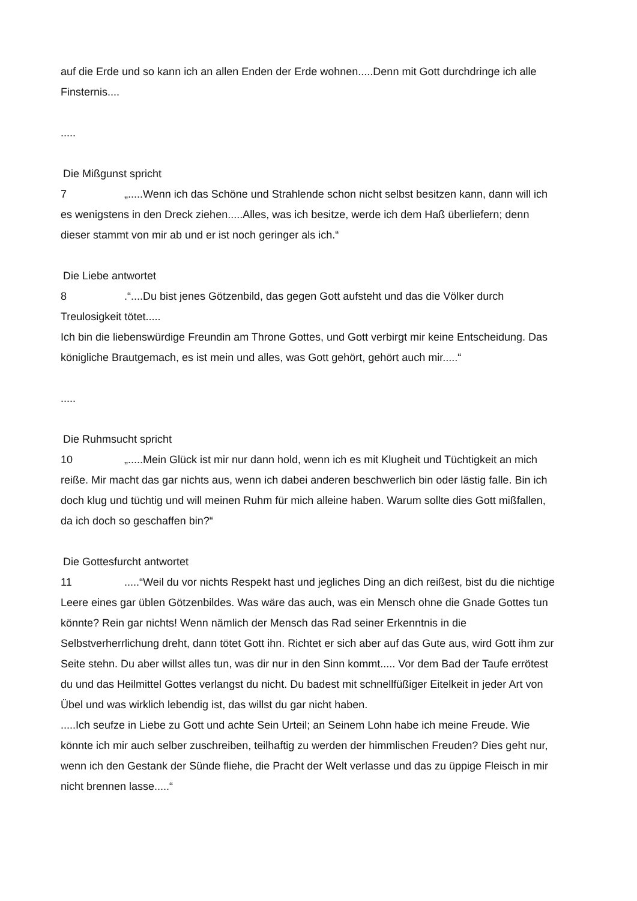auf die Erde und so kann ich an allen Enden der Erde wohnen.....Denn mit Gott durchdringe ich alle Finsternis....
.....
Die Mißgunst spricht
7 „.....Wenn ich das Schöne und Strahlende schon nicht selbst besitzen kann, dann will ich es wenigstens in den Dreck ziehen.....Alles, was ich besitze, werde ich dem Haß überliefern; denn dieser stammt von mir ab und er ist noch geringer als ich.“
Die Liebe antwortet
8.“....Du bist jenes Götzenbild, das gegen Gott aufsteht und das die Völker durch Treulosigkeit tötet.....
Ich bin die liebenswürdige Freundin am Throne Gottes, und Gott verbirgt mir keine Entscheidung. Das königliche Brautgemach, es ist mein und alles, was Gott gehört, gehört auch mir.....“
.....
Die Ruhmsucht spricht
10 „.....Mein Glück ist mir nur dann hold, wenn ich es mit Klugheit und Tüchtigkeit an mich reiße. Mir macht das gar nichts aus, wenn ich dabei anderen beschwerlich bin oder lästig falle. Bin ich doch klug und tüchtig und will meinen Ruhm für mich alleine haben. Warum sollte dies Gott mißfallen, da ich doch so geschaffen bin?“
Die Gottesfurcht antwortet
11.....“Weil du vor nichts Respekt hast und jegliches Ding an dich reißest, bist du die nichtige Leere eines gar üblen Götzenbildes. Was wäre das auch, was ein Mensch ohne die Gnade Gottes tun könnte? Rein gar nichts! Wenn nämlich der Mensch das Rad seiner Erkenntnis in die Selbstverherrlichung dreht, dann tötet Gott ihn. Richtet er sich aber auf das Gute aus, wird Gott ihm zur Seite stehn. Du aber willst alles tun, was dir nur in den Sinn kommt..... Vor dem Bad der Taufe errötest du und das Heilmittel Gottes verlangst du nicht. Du badest mit schnellfüßiger Eitelkeit in jeder Art von Übel und was wirklich lebendig ist, das willst du gar nicht haben.
.....Ich seufze in Liebe zu Gott und achte Sein Urteil; an Seinem Lohn habe ich meine Freude. Wie könnte ich mir auch selber zuschreiben, teilhaftig zu werden der himmlischen Freuden? Dies geht nur, wenn ich den Gestank der Sünde fliehe, die Pracht der Welt verlasse und das zu üppige Fleisch in mir nicht brennen lasse.....“